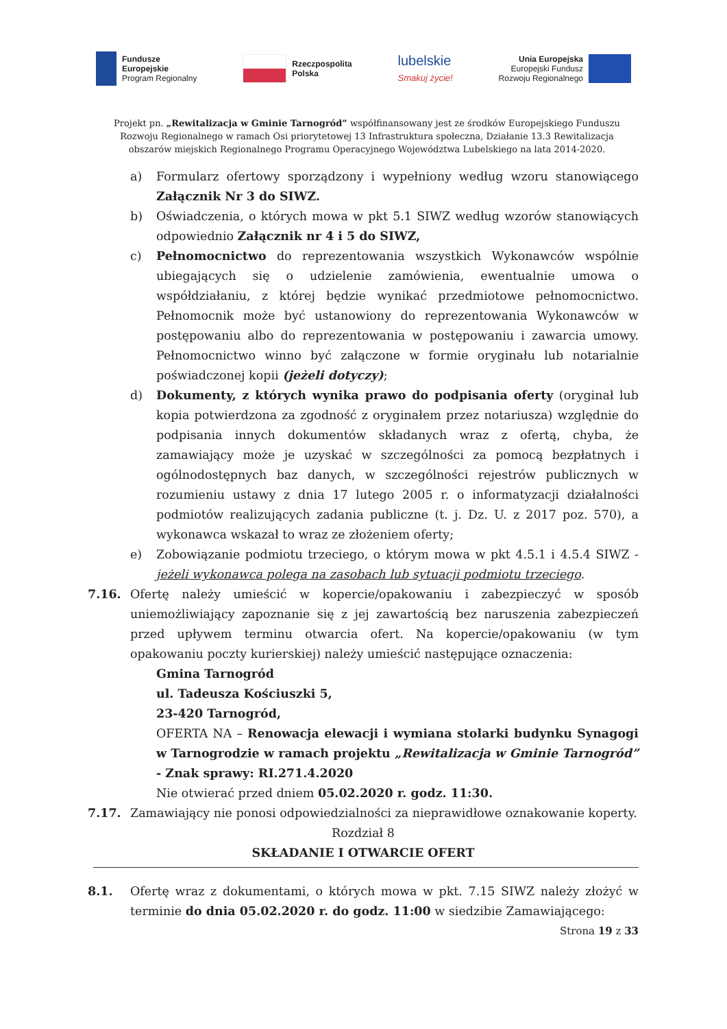Fundusze
Europejskie
Program Regionalny
Rzeczpospolita
Polska
lubelskie
Smakuj życie!
Unia Europejska
Europejski Fundusz
Rozwoju Regionalnego
Projekt pn. „Rewitalizacja w Gminie Tarnogród” współfinansowany jest ze środków Europejskiego Funduszu Rozwoju Regionalnego w ramach Osi priorytetowej 13 Infrastruktura społeczna, Działanie 13.3 Rewitalizacja obszarów miejskich Regionalnego Programu Operacyjnego Województwa Lubelskiego na lata 2014-2020.
a) Formularz ofertowy sporządzony i wypełniony według wzoru stanowiącego Załącznik Nr 3 do SIWZ.
b) Oświadczenia, o których mowa w pkt 5.1 SIWZ według wzorów stanowiących odpowiednio Załącznik nr 4 i 5 do SIWZ,
c) Pełnomocnictwo do reprezentowania wszystkich Wykonawców wspólnie ubiegających się o udzielenie zamówienia, ewentualnie umowa o współdziałaniu, z której będzie wynikać przedmiotowe pełnomocnictwo. Pełnomocnik może być ustanowiony do reprezentowania Wykonawców w postępowaniu albo do reprezentowania w postępowaniu i zawarcia umowy. Pełnomocnictwo winno być załączone w formie oryginału lub notarialnie poświadczonej kopii (jeżeli dotyczy);
d) Dokumenty, z których wynika prawo do podpisania oferty (oryginał lub kopia potwierdzona za zgodność z oryginałem przez notariusza) względnie do podpisania innych dokumentów składanych wraz z ofertą, chyba, że zamawiający może je uzyskać w szczególności za pomocą bezpłatnych i ogólnodostępnych baz danych, w szczególności rejestrów publicznych w rozumieniu ustawy z dnia 17 lutego 2005 r. o informatyzacji działalności podmiotów realizujących zadania publiczne (t. j. Dz. U. z 2017 poz. 570), a wykonawca wskazał to wraz ze złożeniem oferty;
e) Zobowiązanie podmiotu trzeciego, o którym mowa w pkt 4.5.1 i 4.5.4 SIWZ - jeżeli wykonawca polega na zasobach lub sytuacji podmiotu trzeciego.
7.16. Ofertę należy umieścić w kopercie/opakowaniu i zabezpieczyć w sposób uniemożliwiający zapoznanie się z jej zawartością bez naruszenia zabezpieczeń przed upływem terminu otwarcia ofert. Na kopercie/opakowaniu (w tym opakowaniu poczty kurierskiej) należy umieścić następujące oznaczenia:
Gmina Tarnogród
ul. Tadeusza Kościuszki 5,
23-420 Tarnogród,
OFERTA NA – Renowacja elewacji i wymiana stolarki budynku Synagogi w Tarnogrodzie w ramach projektu „Rewitalizacja w Gminie Tarnogród” - Znak sprawy: RI.271.4.2020
Nie otwierać przed dniem 05.02.2020 r. godz. 11:30.
7.17. Zamawiający nie ponosi odpowiedzialności za nieprawidłowe oznakowanie koperty.
Rozdział 8
SKŁADANIE I OTWARCIE OFERT
8.1. Ofertę wraz z dokumentami, o których mowa w pkt. 7.15 SIWZ należy złożyć w terminie do dnia 05.02.2020 r. do godz. 11:00 w siedzibie Zamawiającego:
Strona 19 z 33